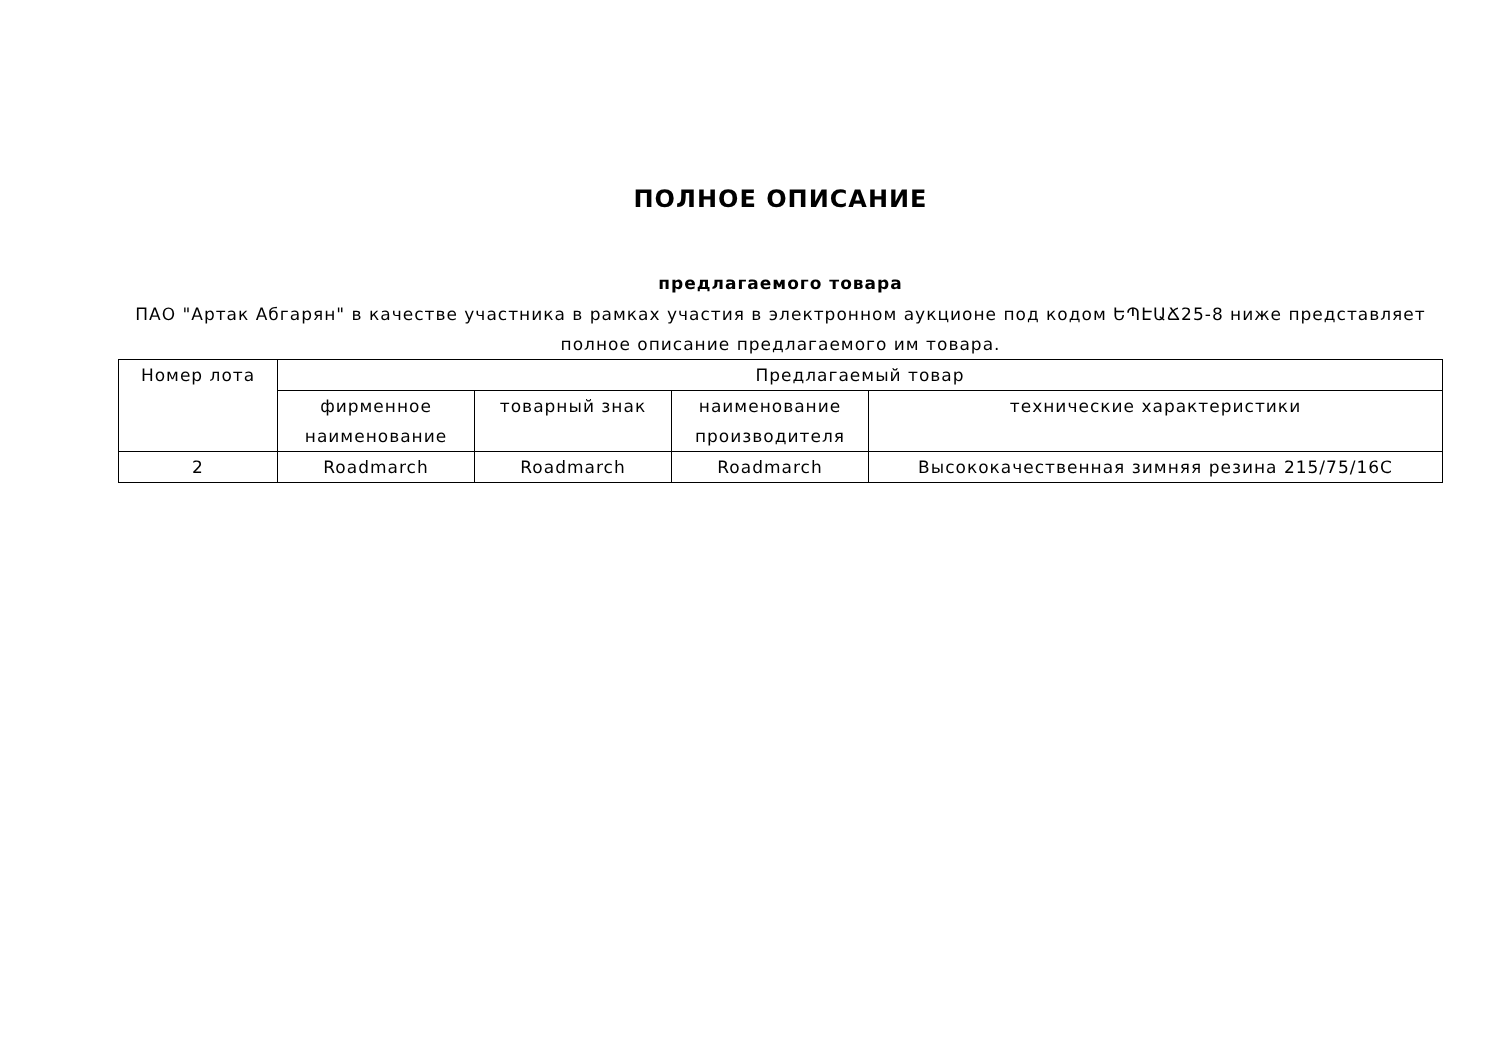ПОЛНОЕ ОПИСАНИЕ
предлагаемого товара
ПАО "Артак Абгарян" в качестве участника в рамках участия в электронном аукционе под кодом ԵՊԷԱՃ25-8 ниже представляет полное описание предлагаемого им товара.
| Номер лота | Предлагаемый товар | | | |
| --- | --- | --- | --- | --- |
| | фирменное наименование | товарный знак | наименование производителя | технические характеристики |
| 2 | Roadmarch | Roadmarch | Roadmarch | Высококачественная зимняя резина 215/75/16C |